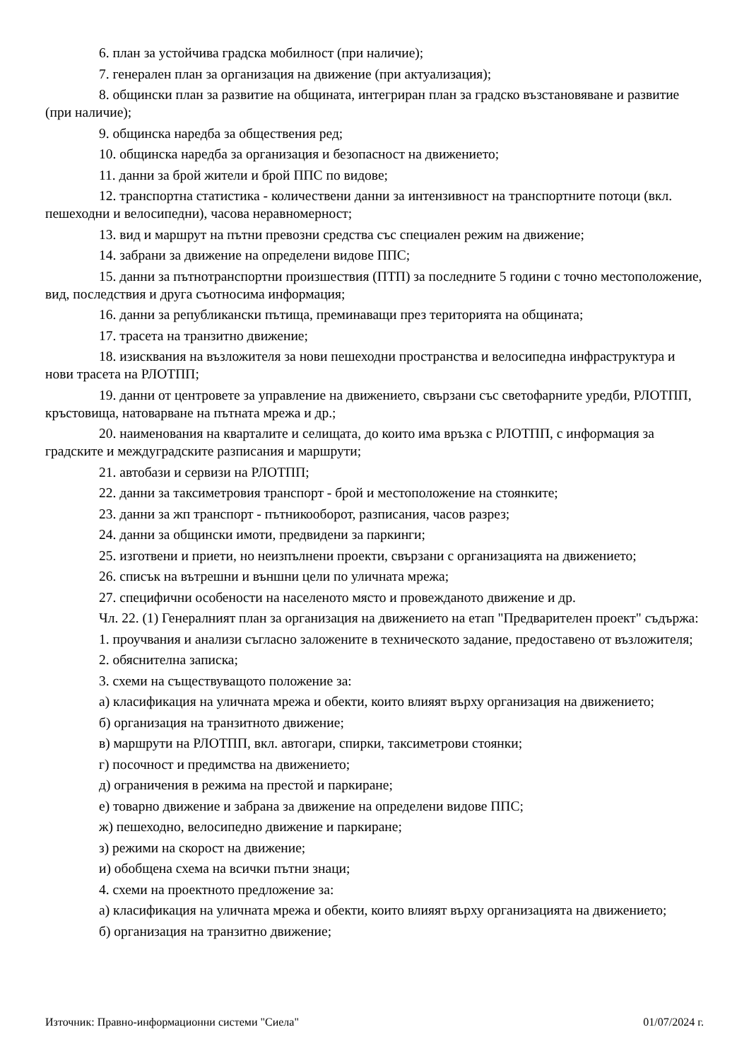6. план за устойчива градска мобилност (при наличие);
7. генерален план за организация на движение (при актуализация);
8. общински план за развитие на общината, интегриран план за градско възстановяване и развитие (при наличие);
9. общинска наредба за обществения ред;
10. общинска наредба за организация и безопасност на движението;
11. данни за брой жители и брой ППС по видове;
12. транспортна статистика - количествени данни за интензивност на транспортните потоци (вкл. пешеходни и велосипедни), часова неравномерност;
13. вид и маршрут на пътни превозни средства със специален режим на движение;
14. забрани за движение на определени видове ППС;
15. данни за пътнотранспортни произшествия (ПТП) за последните 5 години с точно местоположение, вид, последствия и друга съотносима информация;
16. данни за републикански пътища, преминаващи през територията на общината;
17. трасета на транзитно движение;
18. изисквания на възложителя за нови пешеходни пространства и велосипедна инфраструктура и нови трасета на РЛОТПП;
19. данни от центровете за управление на движението, свързани със светофарните уредби, РЛОТПП, кръстовища, натоварване на пътната мрежа и др.;
20. наименования на кварталите и селищата, до които има връзка с РЛОТПП, с информация за градските и междуградските разписания и маршрути;
21. автобази и сервизи на РЛОТПП;
22. данни за таксиметровия транспорт - брой и местоположение на стоянките;
23. данни за жп транспорт - пътникооборот, разписания, часов разрез;
24. данни за общински имоти, предвидени за паркинги;
25. изготвени и приети, но неизпълнени проекти, свързани с организацията на движението;
26. списък на вътрешни и външни цели по уличната мрежа;
27. специфични особености на населеното място и провежданото движение и др.
Чл. 22. (1) Генералният план за организация на движението на етап "Предварителен проект" съдържа:
1. проучвания и анализи съгласно заложените в техническото задание, предоставено от възложителя;
2. обяснителна записка;
3. схеми на съществуващото положение за:
а) класификация на уличната мрежа и обекти, които влияят върху организация на движението;
б) организация на транзитното движение;
в) маршрути на РЛОТПП, вкл. автогари, спирки, таксиметрови стоянки;
г) посочност и предимства на движението;
д) ограничения в режима на престой и паркиране;
е) товарно движение и забрана за движение на определени видове ППС;
ж) пешеходно, велосипедно движение и паркиране;
з) режими на скорост на движение;
и) обобщена схема на всички пътни знаци;
4. схеми на проектното предложение за:
а) класификация на уличната мрежа и обекти, които влияят върху организацията на движението;
б) организация на транзитно движение;
Източник: Правно-информационни системи "Сиела" 01/07/2024 г.